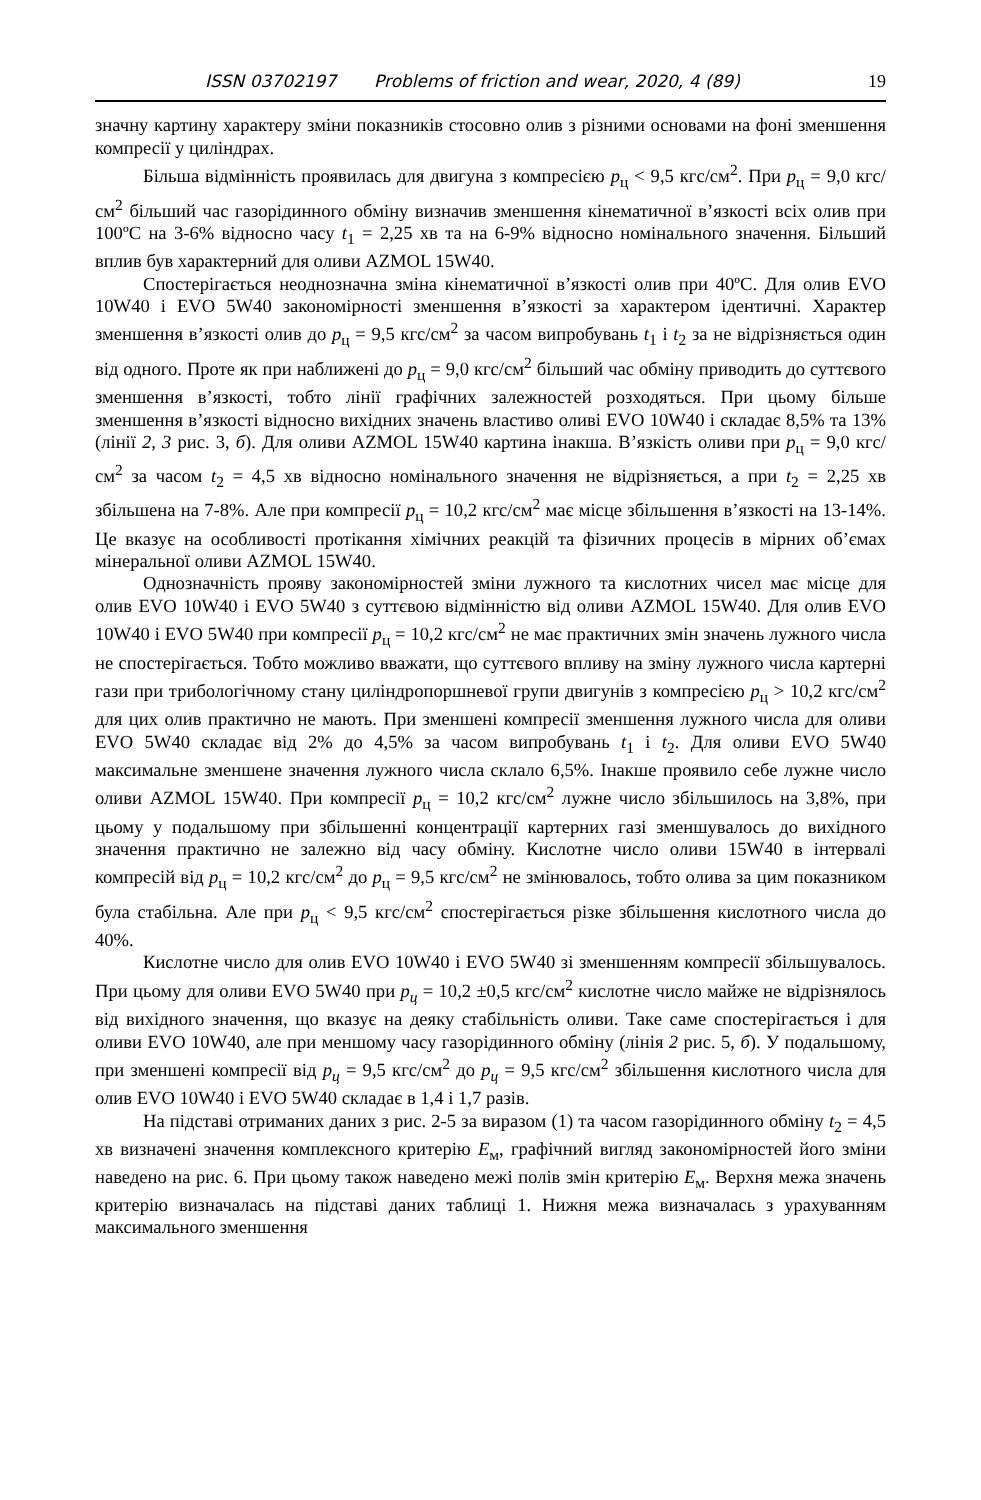ISSN 03702197 Problems of friction and wear, 2020, 4 (89) 19
значну картину характеру зміни показників стосовно олив з різними основами на фоні зменшення компресії у циліндрах.
Більша відмінність проявилась для двигуна з компресією p<sub>ц</sub> < 9,5 кгс/см<sup>2</sup>. При p<sub>ц</sub> = 9,0 кгс/см<sup>2</sup> більший час газорідинного обміну визначив зменшення кінематичної в’язкості всіх олив при 100ºС на 3-6% відносно часу t<sub>1</sub> = 2,25 хв та на 6-9% відносно номінального значення. Більший вплив був характерний для оливи AZMOL 15W40.
Спостерігається неоднозначна зміна кінематичної в’язкості олив при 40ºС. Для олив EVO 10W40 і EVO 5W40 закономірності зменшення в’язкості за характером ідентичні. Характер зменшення в’язкості олив до p<sub>ц</sub> = 9,5 кгс/см<sup>2</sup> за часом випробувань t<sub>1</sub> і t<sub>2</sub> за не відрізняється один від одного. Проте як при наближені до p<sub>ц</sub> = 9,0 кгс/см<sup>2</sup> більший час обміну приводить до суттєвого зменшення в’язкості, тобто лінії графічних залежностей розходяться. При цьому більше зменшення в’язкості відносно вихідних значень властиво оливі EVO 10W40 і складає 8,5% та 13% (лінії 2, 3 рис. 3, б). Для оливи AZMOL 15W40 картина інакша. В’язкість оливи при p<sub>ц</sub> = 9,0 кгс/см<sup>2</sup> за часом t<sub>2</sub> = 4,5 хв відносно номінального значення не відрізняється, а при t<sub>2</sub> = 2,25 хв збільшена на 7-8%. Але при компресії p<sub>ц</sub> = 10,2 кгс/см<sup>2</sup> має місце збільшення в’язкості на 13-14%. Це вказує на особливості протікання хімічних реакцій та фізичних процесів в мірних об’ємах мінеральної оливи AZMOL 15W40.
Однозначність прояву закономірностей зміни лужного та кислотних чисел має місце для олив EVO 10W40 і EVO 5W40 з суттєвою відмінністю від оливи AZMOL 15W40. Для олив EVO 10W40 і EVO 5W40 при компресії p<sub>ц</sub> = 10,2 кгс/см<sup>2</sup> не має практичних змін значень лужного числа не спостерігається. Тобто можливо вважати, що суттєвого впливу на зміну лужного числа картерні гази при трибологічному стану циліндропоршневої групи двигунів з компресією p<sub>ц</sub> > 10,2 кгс/см<sup>2</sup> для цих олив практично не мають. При зменшені компресії зменшення лужного числа для оливи EVO 5W40 складає від 2% до 4,5% за часом випробувань t<sub>1</sub> і t<sub>2</sub>. Для оливи EVO 5W40 максимальне зменшене значення лужного числа склало 6,5%. Інакше проявило себе лужне число оливи AZMOL 15W40. При компресії p<sub>ц</sub> = 10,2 кгс/см<sup>2</sup> лужне число збільшилось на 3,8%, при цьому у подальшому при збільшенні концентрації картерних газі зменшувалось до вихідного значення практично не залежно від часу обміну. Кислотне число оливи 15W40 в інтервалі компресій від p<sub>ц</sub> = 10,2 кгс/см<sup>2</sup> до p<sub>ц</sub> = 9,5 кгс/см<sup>2</sup> не змінювалось, тобто олива за цим показником була стабільна. Але при p<sub>ц</sub> < 9,5 кгс/см<sup>2</sup> спостерігається різке збільшення кислотного числа до 40%.
Кислотне число для олив EVO 10W40 і EVO 5W40 зі зменшенням компресії збільшувалось. При цьому для оливи EVO 5W40 при p<sub>ц</sub> = 10,2 ±0,5 кгс/см<sup>2</sup> кислотне число майже не відрізнялось від вихідного значення, що вказує на деяку стабільність оливи. Таке саме спостерігається і для оливи EVO 10W40, але при меншому часу газорідинного обміну (лінія 2 рис. 5, б). У подальшому, при зменшені компресії від p<sub>ц</sub> = 9,5 кгс/см<sup>2</sup> до p<sub>ц</sub> = 9,5 кгс/см<sup>2</sup> збільшення кислотного числа для олив EVO 10W40 і EVO 5W40 складає в 1,4 і 1,7 разів.
На підставі отриманих даних з рис. 2-5 за виразом (1) та часом газорідинного обміну t<sub>2</sub> = 4,5 хв визначені значення комплексного критерію Е<sub>м</sub>, графічний вигляд закономірностей його зміни наведено на рис. 6. При цьому також наведено межі полів змін критерію Е<sub>м</sub>. Верхня межа значень критерію визначалась на підставі даних таблиці 1. Нижня межа визначалась з урахуванням максимального зменшення